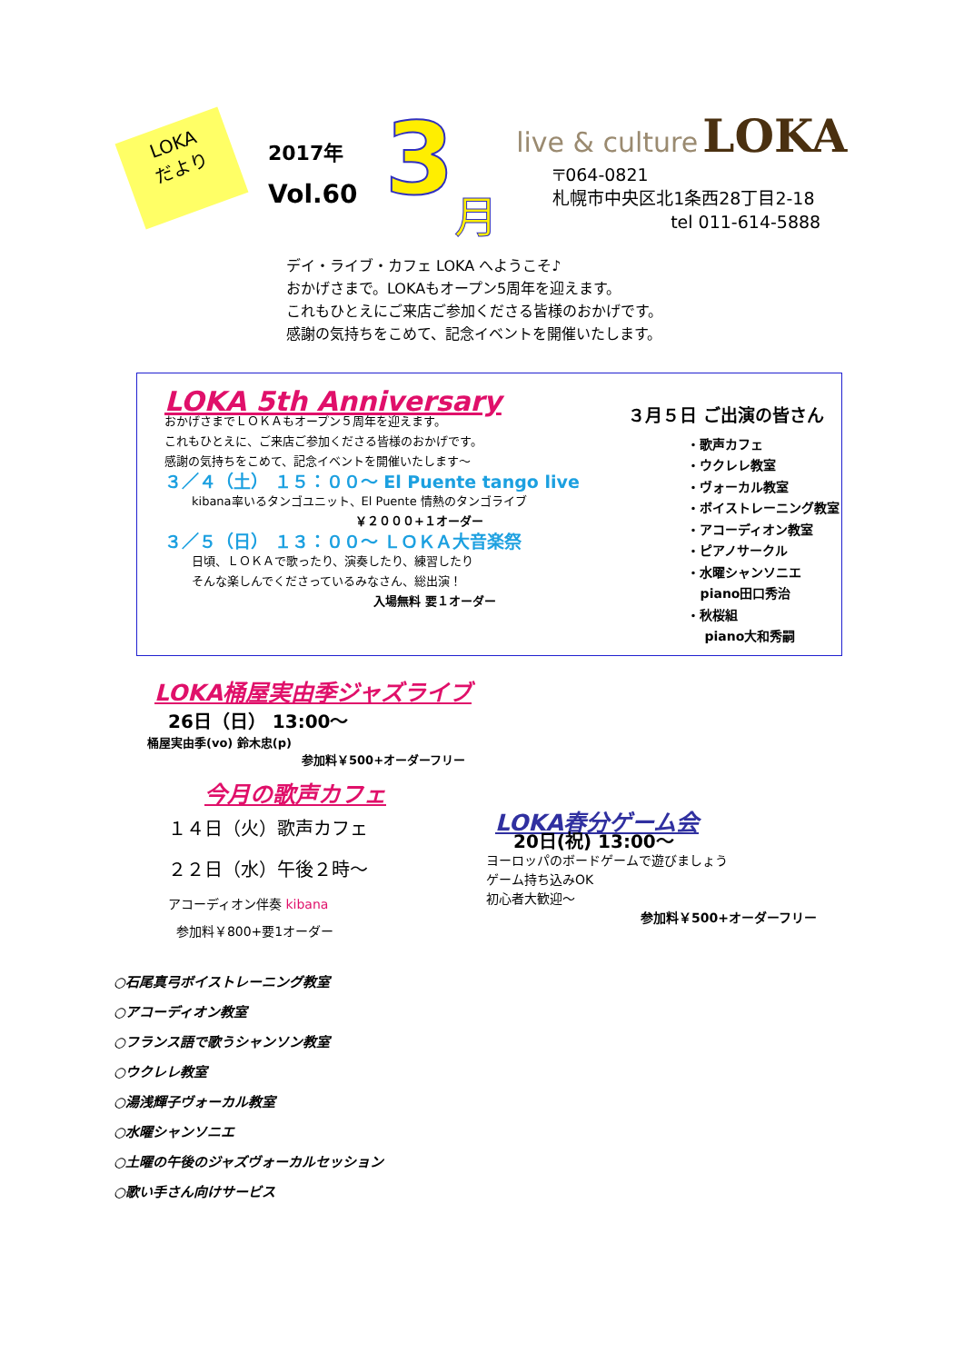LOKA
だより
2017年
Vol.60
3
月
live & culture LOKA
〒064-0821
札幌市中央区北1条西28丁目2-18
tel 011-614-5888
デイ・ライブ・カフェ LOKA へようこそ♪
おかげさまで。LOKAもオープン5周年を迎えます。
これもひとえにご来店ご参加くださる皆様のおかげです。
感謝の気持ちをこめて、記念イベントを開催いたします。
LOKA 5th Anniversary
おかげさまでＬＯＫＡもオープン５周年を迎えます。
これもひとえに、ご来店ご参加くださる皆様のおかげです。
感謝の気持ちをこめて、記念イベントを開催いたします～
３／４（土） １５：００～ El Puente tango live
kibana率いるタンゴユニット、El Puente 情熱のタンゴライブ
￥２０００+１オーダー
３／５（日） １３：００～ ＬＯＫＡ大音楽祭
日頃、ＬＯＫＡで歌ったり、演奏したり、練習したり
そんな楽しんでくださっているみなさん、総出演！
入場無料 要１オーダー
３月５日 ご出演の皆さん
・歌声カフェ
・ウクレレ教室
・ヴォーカル教室
・ボイストレーニング教室
・アコーディオン教室
・ピアノサークル
・水曜シャンソニエ
piano田口秀治
・秋桜組
piano大和秀嗣
LOKA桶屋実由季ジャズライブ
26日（日） 13:00～
桶屋実由季(vo) 鈴木忠(p)
参加料￥500+オーダーフリー
今月の歌声カフェ
１４日（火）歌声カフェ
２２日（水）午後２時～
アコーディオン伴奏 kibana
参加料￥800+要1オーダー
LOKA春分ゲーム会
20日(祝) 13:00～
ヨーロッパのボードゲームで遊びましょう
ゲーム持ち込みOK
初心者大歓迎～
参加料￥500+オーダーフリー
○石尾真弓ボイストレーニング教室
○アコーディオン教室
○フランス語で歌うシャンソン教室
○ウクレレ教室
○湯浅輝子ヴォーカル教室
○水曜シャンソニエ
○土曜の午後のジャズヴォーカルセッション
○歌い手さん向けサービス